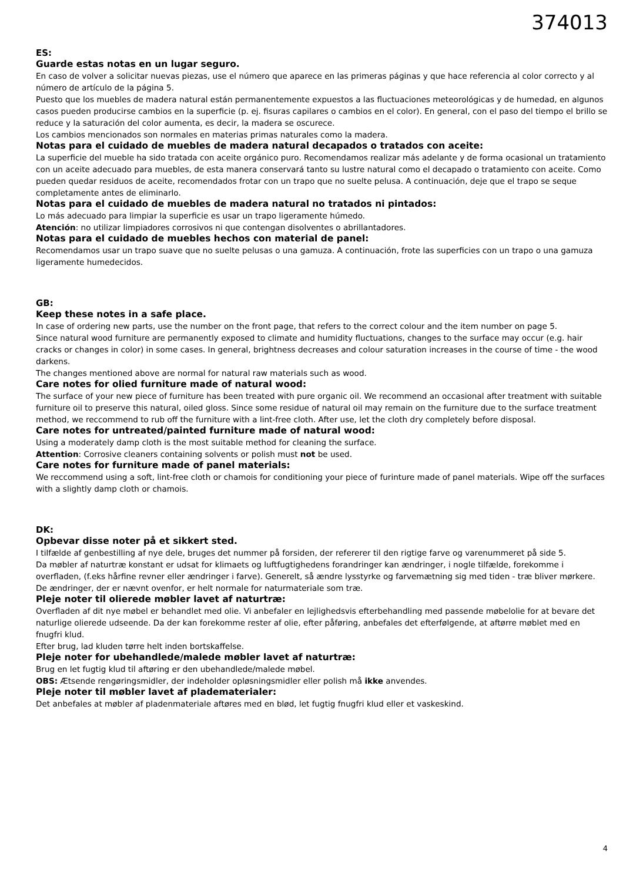374013
ES:
Guarde estas notas en un lugar seguro.
En caso de volver a solicitar nuevas piezas, use el número que aparece en las primeras páginas y que hace referencia al color correcto y al número de artículo de la página 5.
Puesto que los muebles de madera natural están permanentemente expuestos a las fluctuaciones meteorológicas y de humedad, en algunos casos pueden producirse cambios en la superficie (p. ej. fisuras capilares o cambios en el color). En general, con el paso del tiempo el brillo se reduce y la saturación del color aumenta, es decir, la madera se oscurece.
Los cambios mencionados son normales en materias primas naturales como la madera.
Notas para el cuidado de muebles de madera natural decapados o tratados con aceite:
La superficie del mueble ha sido tratada con aceite orgánico puro. Recomendamos realizar más adelante y de forma ocasional un tratamiento con un aceite adecuado para muebles, de esta manera conservará tanto su lustre natural como el decapado o tratamiento con aceite. Como pueden quedar residuos de aceite, recomendados frotar con un trapo que no suelte pelusa. A continuación, deje que el trapo se seque completamente antes de eliminarlo.
Notas para el cuidado de muebles de madera natural no tratados ni pintados:
Lo más adecuado para limpiar la superficie es usar un trapo ligeramente húmedo.
Atención: no utilizar limpiadores corrosivos ni que contengan disolventes o abrillantadores.
Notas para el cuidado de muebles hechos con material de panel:
Recomendamos usar un trapo suave que no suelte pelusas o una gamuza. A continuación, frote las superficies con un trapo o una gamuza ligeramente humedecidos.
GB:
Keep these notes in a safe place.
In case of ordering new parts, use the number on the front page, that refers to the correct colour and the item number on page 5.
Since natural wood furniture are permanently exposed to climate and humidity fluctuations, changes to the surface may occur (e.g. hair cracks or changes in color) in some cases. In general, brightness decreases and colour saturation increases in the course of time - the wood darkens.
The changes mentioned above are normal for natural raw materials such as wood.
Care notes for olied furniture made of natural wood:
The surface of your new piece of furniture has been treated with pure organic oil. We recommend an occasional after treatment with suitable furniture oil to preserve this natural, oiled gloss. Since some residue of natural oil may remain on the furniture due to the surface treatment method, we reccommend to rub off the furniture with a lint-free cloth. After use, let the cloth dry completely before disposal.
Care notes for untreated/painted furniture made of natural wood:
Using a moderately damp cloth is the most suitable method for cleaning the surface.
Attention: Corrosive cleaners containing solvents or polish must not be used.
Care notes for furniture made of panel materials:
We reccommend using a soft, lint-free cloth or chamois for conditioning your piece of furinture made of panel materials. Wipe off the surfaces with a slightly damp cloth or chamois.
DK:
Opbevar disse noter på et sikkert sted.
I tilfælde af genbestilling af nye dele, bruges det nummer på forsiden, der refererer til den rigtige farve og varenummeret på side 5.
Da møbler af naturtræ konstant er udsat for klimaets og luftfugtighedens forandringer kan ændringer, i nogle tilfælde, forekomme i overfladen, (f.eks hårfine revner eller ændringer i farve). Generelt, så ændre lysstyrke og farvemætning sig med tiden - træ bliver mørkere. De ændringer, der er nævnt ovenfor, er helt normale for naturmateriale som træ.
Pleje noter til olierede møbler lavet af naturtræ:
Overfladen af dit nye møbel er behandlet med olie. Vi anbefaler en lejlighedsvis efterbehandling med passende møbelolie for at bevare det naturlige olierede udseende. Da der kan forekomme rester af olie, efter påføring, anbefales det efterfølgende, at aftørre møblet med en fnugfri klud.
Efter brug, lad kluden tørre helt inden bortskaffelse.
Pleje noter for ubehandlede/malede møbler lavet af naturtræ:
Brug en let fugtig klud til aftøring er den ubehandlede/malede møbel.
OBS: Ætsende rengøringsmidler, der indeholder opløsningsmidler eller polish må ikke anvendes.
Pleje noter til møbler lavet af pladematerialer:
Det anbefales at møbler af pladenmateriale aftøres med en blød, let fugtig fnugfri klud eller et vaskeskind.
4